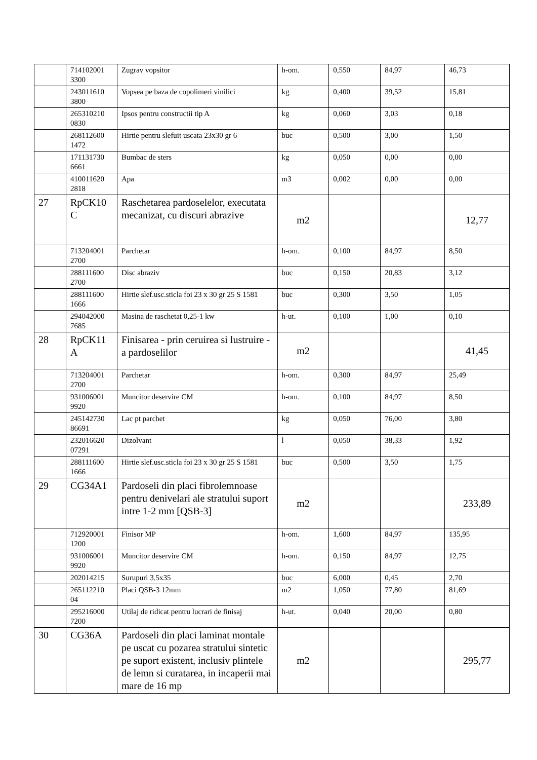| | 714102001 3300 | Zugrav vopsitor | h-om. | 0,550 | 84,97 | 46,73 |
| | 243011610 3800 | Vopsea pe baza de copolimeri vinilici | kg | 0,400 | 39,52 | 15,81 |
| | 265310210 0830 | Ipsos pentru constructii tip A | kg | 0,060 | 3,03 | 0,18 |
| | 268112600 1472 | Hirtie pentru slefuit uscata 23x30 gr 6 | buc | 0,500 | 3,00 | 1,50 |
| | 171131730 6661 | Bumbac de sters | kg | 0,050 | 0,00 | 0,00 |
| | 410011620 2818 | Apa | m3 | 0,002 | 0,00 | 0,00 |
| 27 | RpCK10 C | Raschetarea pardoselelor, executata mecanizat, cu discuri abrazive | m2 | | | 12,77 |
| | 713204001 2700 | Parchetar | h-om. | 0,100 | 84,97 | 8,50 |
| | 288111600 2700 | Disc abraziv | buc | 0,150 | 20,83 | 3,12 |
| | 288111600 1666 | Hirtie slef.usc.sticla foi 23 x 30 gr 25 S 1581 | buc | 0,300 | 3,50 | 1,05 |
| | 294042000 7685 | Masina de raschetat 0,25-1 kw | h-ut. | 0,100 | 1,00 | 0,10 |
| 28 | RpCK11 A | Finisarea - prin ceruirea si lustruire - a pardoselilor | m2 | | | 41,45 |
| | 713204001 2700 | Parchetar | h-om. | 0,300 | 84,97 | 25,49 |
| | 931006001 9920 | Muncitor deservire CM | h-om. | 0,100 | 84,97 | 8,50 |
| | 245142730 86691 | Lac pt parchet | kg | 0,050 | 76,00 | 3,80 |
| | 232016620 07291 | Dizolvant | l | 0,050 | 38,33 | 1,92 |
| | 288111600 1666 | Hirtie slef.usc.sticla foi 23 x 30 gr 25 S 1581 | buc | 0,500 | 3,50 | 1,75 |
| 29 | CG34A1 | Pardoseli din placi fibrolemnoase pentru denivelari ale stratului suport intre 1-2 mm [QSB-3] | m2 | | | 233,89 |
| | 712920001 1200 | Finisor MP | h-om. | 1,600 | 84,97 | 135,95 |
| | 931006001 9920 | Muncitor deservire CM | h-om. | 0,150 | 84,97 | 12,75 |
| | 202014215 | Surupuri 3.5x35 | buc | 6,000 | 0,45 | 2,70 |
| | 265112210 04 | Placi QSB-3 12mm | m2 | 1,050 | 77,80 | 81,69 |
| | 295216000 7200 | Utilaj de ridicat pentru lucrari de finisaj | h-ut. | 0,040 | 20,00 | 0,80 |
| 30 | CG36A | Pardoseli din placi laminat montale pe uscat cu pozarea stratului sintetic pe suport existent, inclusiv plintele de lemn si curatarea, in incaperii mai mare de 16 mp | m2 | | | 295,77 |